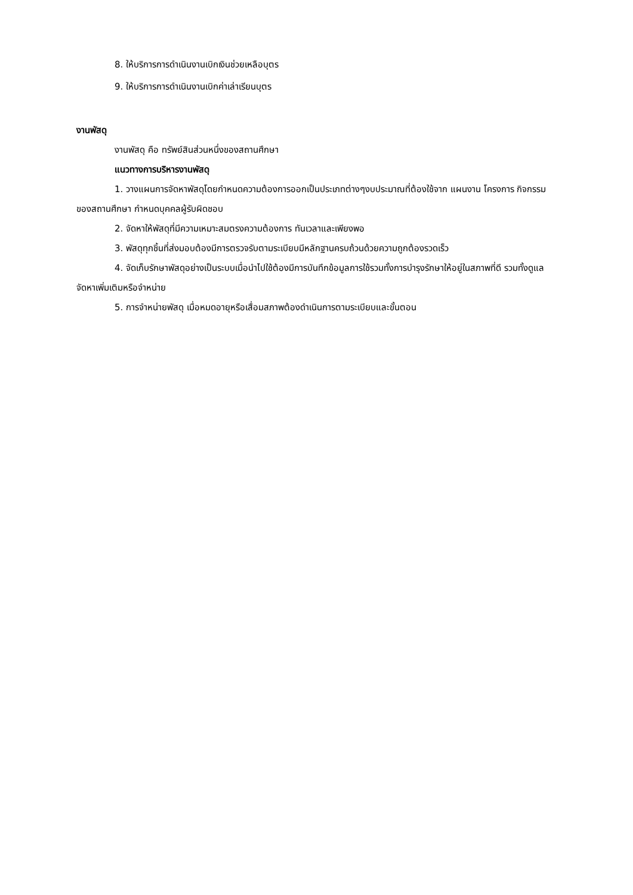8. ให้บริการการดำเนินงานเบิกเงินช่วยเหลือบุตร
9. ให้บริการการดำเนินงานเบิกค่าเล่าเรียนบุตร
งานพัสดุ
งานพัสดุ คือ ทรัพย์สินส่วนหนึ่งของสถานศึกษา
แนวทางการบริหารงานพัสดุ
1. วางแผนการจัดหาพัสดุโดยกำหนดความต้องการออกเป็นประเภทต่างๆงบประมาณที่ต้องใช้จาก แผนงาน โครงการ กิจกรรม ของสถานศึกษา กำหนดบุคคลผู้รับผิดชอบ
2. จัดหาให้พัสดุที่มีความเหมาะสมตรงความต้องการ ทันเวลาและเพียงพอ
3. พัสดุทุกชิ้นที่ส่งมอบต้องมีการตรวจรับตามระเบียบมีหลักฐานครบถ้วนด้วยความถูกต้องรวดเร็ว
4. จัดเก็บรักษาพัสดุอย่างเป็นระบบเมื่อนำไปใช้ต้องมีการบันทึกข้อมูลการใช้รวมทั้งการบำรุงรักษาให้อยู่ในสภาพที่ดี รวมทั้งดูแลจัดหาเพิ่มเติมหรือจำหน่าย
5. การจำหน่ายพัสดุ เมื่อหมดอายุหรือเสื่อมสภาพต้องดำเนินการตามระเบียบและขั้นตอน